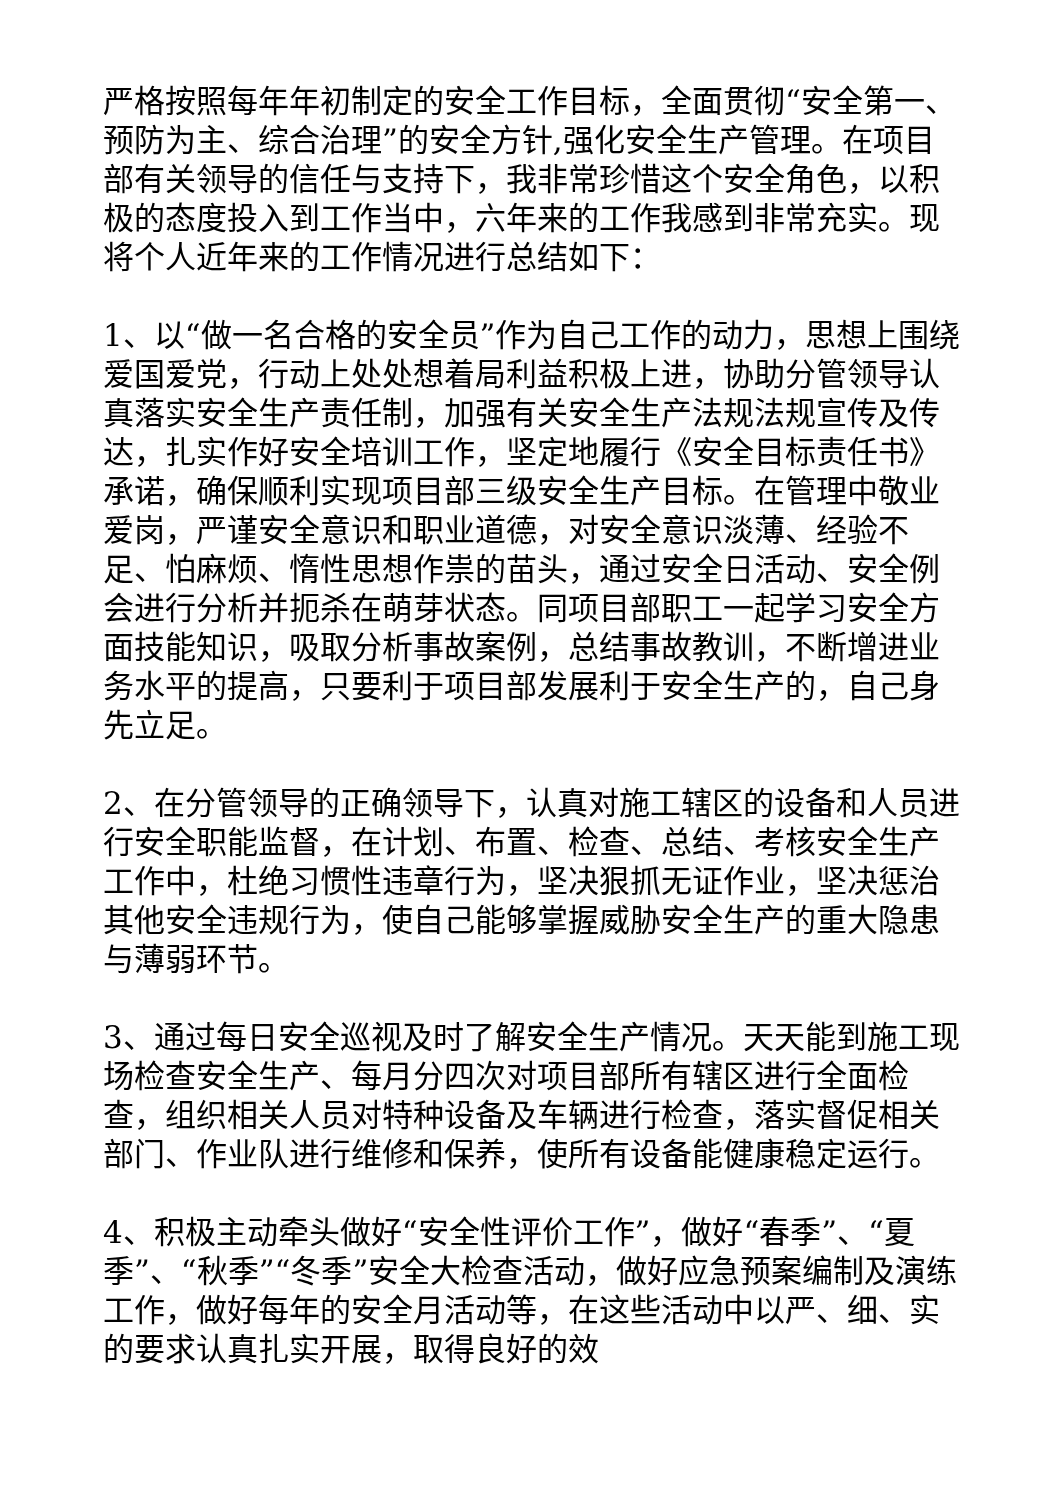严格按照每年年初制定的安全工作目标，全面贯彻“安全第一、预防为主、综合治理”的安全方针,强化安全生产管理。在项目部有关领导的信任与支持下，我非常珍惜这个安全角色，以积极的态度投入到工作当中，六年来的工作我感到非常充实。现将个人近年来的工作情况进行总结如下：
1、以“做一名合格的安全员”作为自己工作的动力，思想上围绕爱国爱党，行动上处处想着局利益积极上进，协助分管领导认真落实安全生产责任制，加强有关安全生产法规法规宣传及传达，扎实作好安全培训工作，坚定地履行《安全目标责任书》承诺，确保顺利实现项目部三级安全生产目标。在管理中敬业爱岗，严谨安全意识和职业道德，对安全意识淡薄、经验不足、怕麻烦、惰性思想作祟的苗头，通过安全日活动、安全例会进行分析并扼杀在萌芽状态。同项目部职工一起学习安全方面技能知识，吸取分析事故案例，总结事故教训，不断增进业务水平的提高，只要利于项目部发展利于安全生产的，自己身先立足。
2、在分管领导的正确领导下，认真对施工辖区的设备和人员进行安全职能监督，在计划、布置、检查、总结、考核安全生产工作中，杜绝习惯性违章行为，坚决狠抓无证作业，坚决惩治其他安全违规行为，使自己能够掌握威胁安全生产的重大隐患与薄弱环节。
3、通过每日安全巡视及时了解安全生产情况。天天能到施工现场检查安全生产、每月分四次对项目部所有辖区进行全面检查，组织相关人员对特种设备及车辆进行检查，落实督促相关部门、作业队进行维修和保养，使所有设备能健康稳定运行。
4、积极主动牵头做好“安全性评价工作”，做好“春季”、“夏季”、“秋季”“冬季”安全大检查活动，做好应急预案编制及演练工作，做好每年的安全月活动等，在这些活动中以严、细、实的要求认真扎实开展，取得良好的效